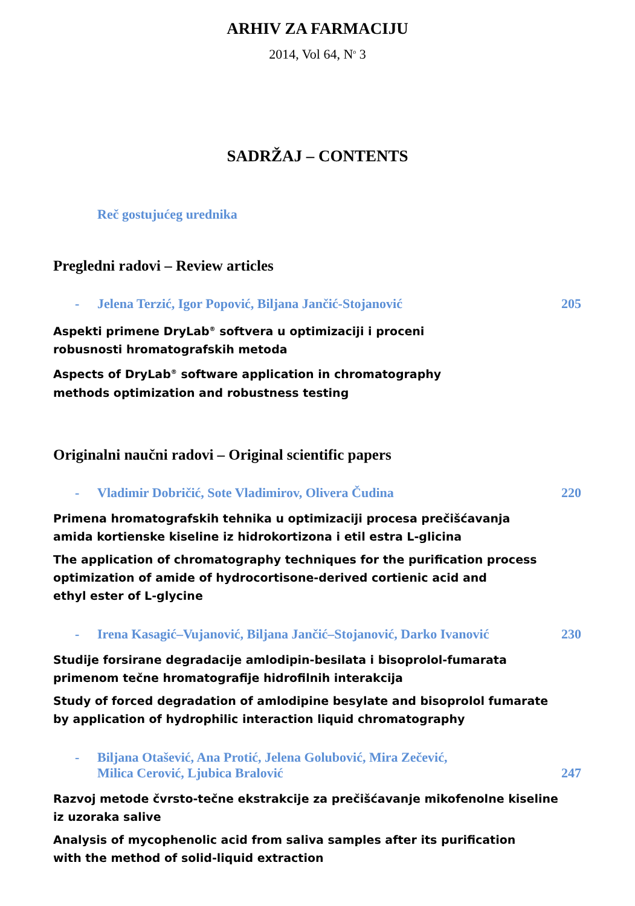ARHIV ZA FARMACIJU
2014, Vol 64, N<sup>o</sup> 3
SADRŽAJ – CONTENTS
Reč gostujućeg urednika
Pregledni radovi – Review articles
- Jelena Terzić, Igor Popović, Biljana Jančić-Stojanović 205
Aspekti primene DryLab<sup>®</sup> softvera u optimizaciji i proceni
robusnosti hromatografskih metoda
Aspects of DryLab<sup>®</sup> software application in chromatography
methods optimization and robustness testing
Originalni naučni radovi – Original scientific papers
- Vladimir Dobričić, Sote Vladimirov, Olivera Čudina 220
Primena hromatografskih tehnika u optimizaciji procesa prečišćavanja
amida kortienske kiseline iz hidrokortizona i etil estra L-glicina
The application of chromatography techniques for the purification process
optimization of amide of hydrocortisone-derived cortienic acid and
ethyl ester of L-glycine
- Irena Kasagić–Vujanović, Biljana Jančić–Stojanović, Darko Ivanović 230
Studije forsirane degradacije amlodipin-besilata i bisoprolol-fumarata
primenom tečne hromatografije hidrofilnih interakcija
Study of forced degradation of amlodipine besylate and bisoprolol fumarate
by application of hydrophilic interaction liquid chromatography
- Biljana Otašević, Ana Protić, Jelena Golubović, Mira Zečević,
Milica Cerović, Ljubica Bralović 247
Razvoj metode čvrsto-tečne ekstrakcije za prečišćavanje mikofenolne kiseline
iz uzoraka salive
Analysis of mycophenolic acid from saliva samples after its purification
with the method of solid-liquid extraction